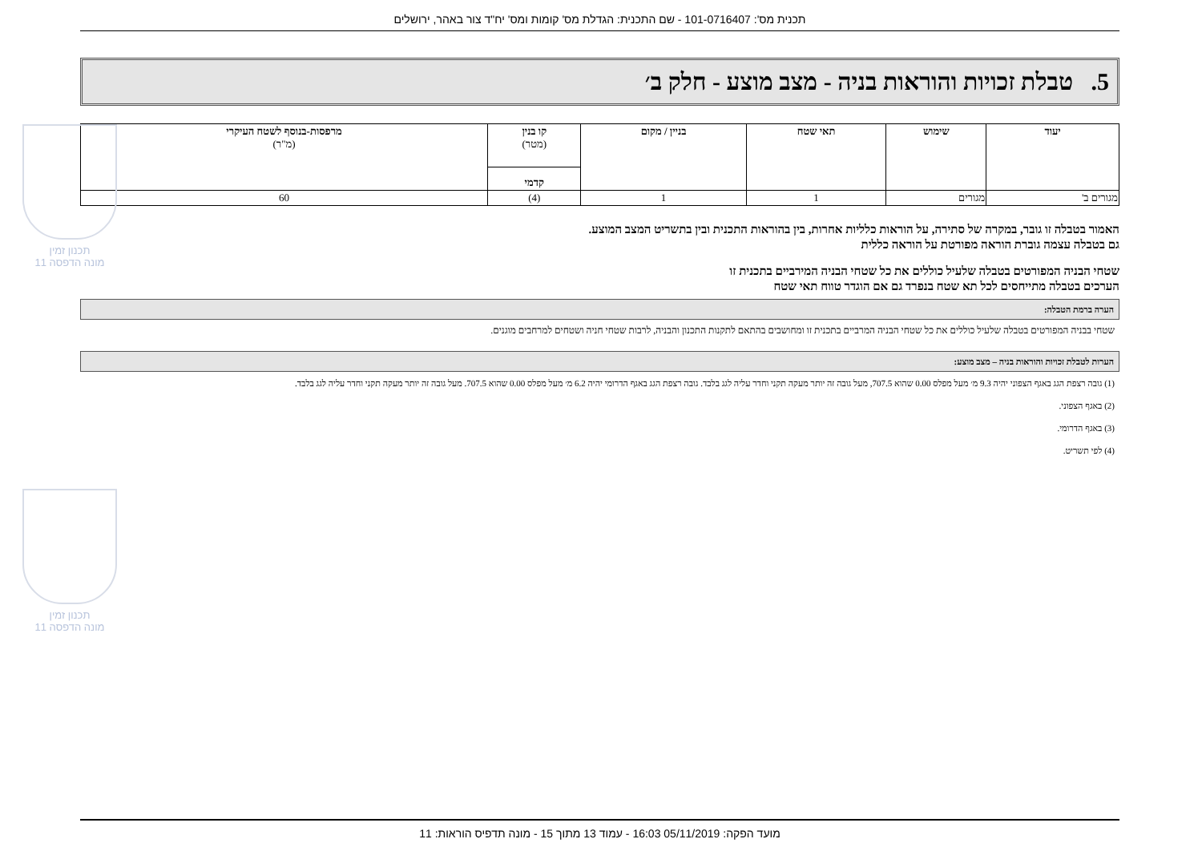תכנית מס': 101-0716407 - שם התכנית: הגדלת מס' קומות ומס' יח"ד צור באהר, ירושלים
5. טבלת זכויות והוראות בניה - מצב מוצע - חלק ב׳
| יעוד | שימוש | תאי שטח | בניין / מקום | קו בנין (מטר) | מרפסות-בנוסף לשטח העיקרי (מ"ר) |
| --- | --- | --- | --- | --- | --- |
| | | | | קדמי | |
| מגורים ב' | מגורים | 1 | 1 | (4) | 60 |
האמור בטבלה זו גובר, במקרה של סתירה, על הוראות כלליות אחרות, בין בהוראות התכנית ובין בתשריט המצב המוצע.
גם בטבלה עצמה גוברת הוראה מפורטת על הוראה כללית
שטחי הבניה המפורטים בטבלה שלעיל כוללים את כל שטחי הבניה המירביים בתכנית זו
הערכים בטבלה מתייחסים לכל תא שטח בנפרד גם אם הוגדר טווח תאי שטח
הערה ברמת הטבלה:
שטחי בבניה המפורטים בטבלה שלעיל כוללים את כל שטחי הבניה המרביים בתכנית זו ומחושבים בהתאם לתקנות התכנון והבניה, לרבות שטחי חניה ושטחים למרחבים מוגנים.
הערות לטבלת זכויות והוראות בניה – מצב מוצע:
(1) גובה רצפת הגג באגף הצפוני יהיה 9.3 מ׳ מעל מפלס 0.00 שהוא 707.5, מעל גובה זה יותר מעקה תקני וחדר עליה לגג בלבד. גובה רצפת הגג באגף הדרומי יהיה 6.2 מ׳ מעל מפלס 0.00 שהוא 707.5. מעל גובה זה יותר מעקה תקני וחדר עליה לגג בלבד.
(2) באגף הצפוני.
(3) באגף הדרומי.
(4) לפי תשריט.
תכנון זמין
מונה הדפסה 11
תכנון זמין
מונה הדפסה 11
מועד הפקה: 05/11/2019 16:03 - עמוד 13 מתוך 15 - מונה תדפיס הוראות: 11